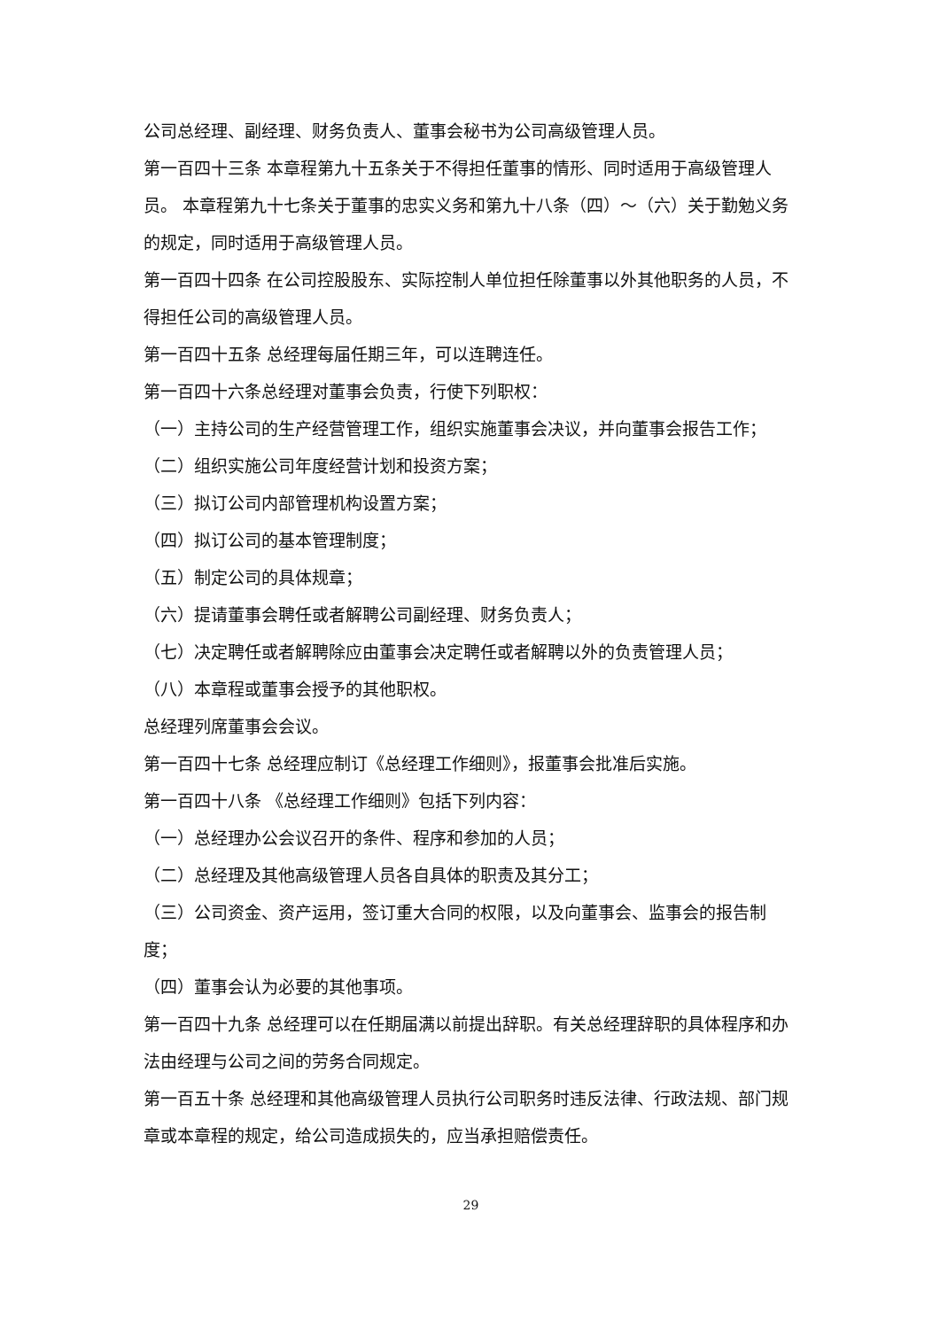公司总经理、副经理、财务负责人、董事会秘书为公司高级管理人员。
第一百四十三条 本章程第九十五条关于不得担任董事的情形、同时适用于高级管理人员。 本章程第九十七条关于董事的忠实义务和第九十八条（四）～（六）关于勤勉义务的规定，同时适用于高级管理人员。
第一百四十四条 在公司控股股东、实际控制人单位担任除董事以外其他职务的人员，不得担任公司的高级管理人员。
第一百四十五条 总经理每届任期三年，可以连聘连任。
第一百四十六条总经理对董事会负责，行使下列职权：
（一）主持公司的生产经营管理工作，组织实施董事会决议，并向董事会报告工作；
（二）组织实施公司年度经营计划和投资方案；
（三）拟订公司内部管理机构设置方案；
（四）拟订公司的基本管理制度；
（五）制定公司的具体规章；
（六）提请董事会聘任或者解聘公司副经理、财务负责人；
（七）决定聘任或者解聘除应由董事会决定聘任或者解聘以外的负责管理人员；
（八）本章程或董事会授予的其他职权。
总经理列席董事会会议。
第一百四十七条 总经理应制订《总经理工作细则》，报董事会批准后实施。
第一百四十八条 《总经理工作细则》包括下列内容：
（一）总经理办公会议召开的条件、程序和参加的人员；
（二）总经理及其他高级管理人员各自具体的职责及其分工；
（三）公司资金、资产运用，签订重大合同的权限，以及向董事会、监事会的报告制度；
（四）董事会认为必要的其他事项。
第一百四十九条 总经理可以在任期届满以前提出辞职。有关总经理辞职的具体程序和办法由经理与公司之间的劳务合同规定。
第一百五十条 总经理和其他高级管理人员执行公司职务时违反法律、行政法规、部门规章或本章程的规定，给公司造成损失的，应当承担赔偿责任。
29